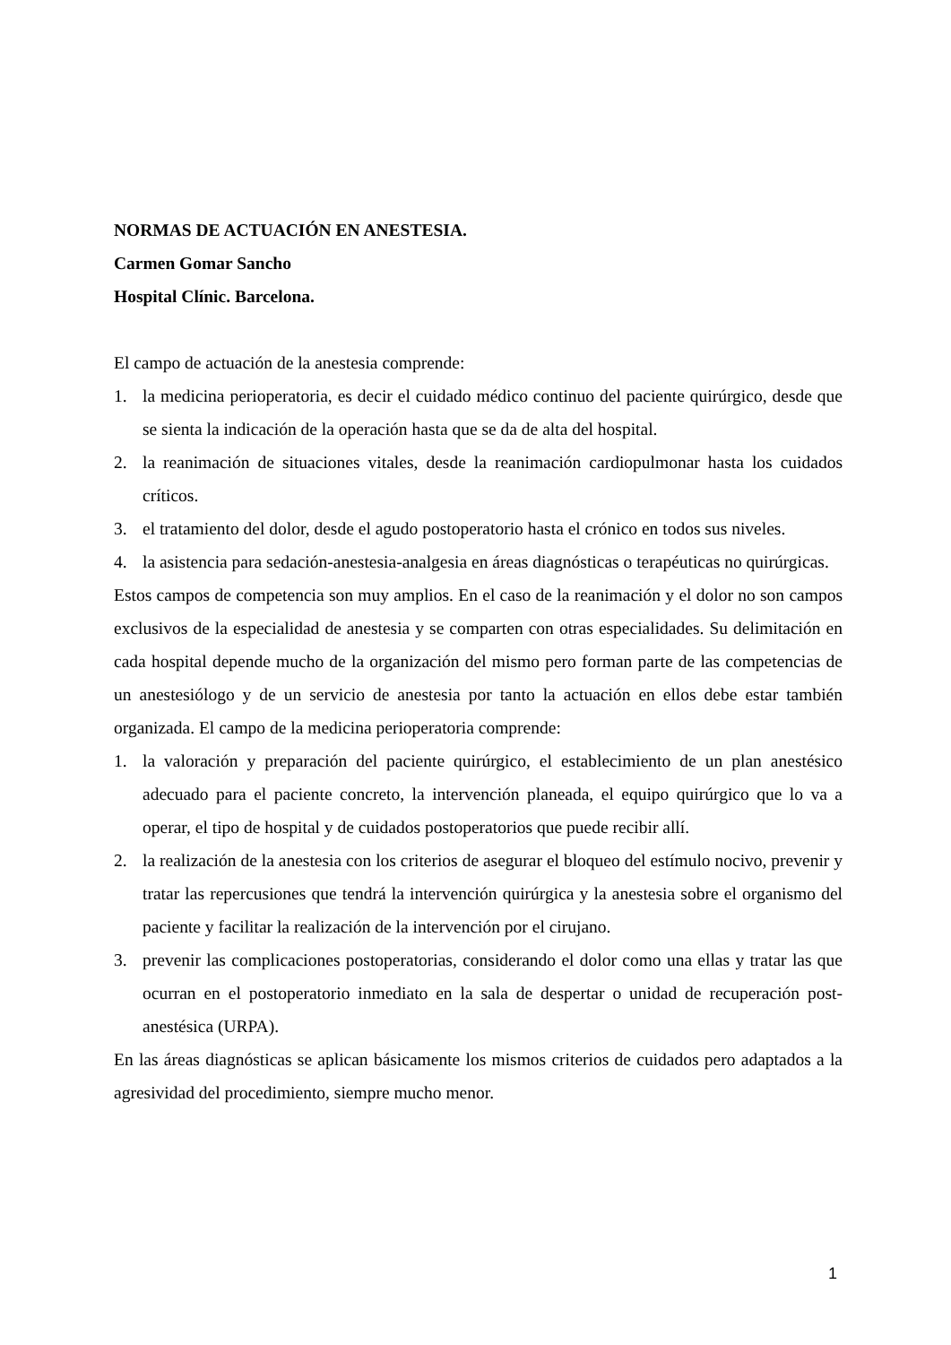NORMAS DE ACTUACIÓN EN ANESTESIA.
Carmen Gomar Sancho
Hospital Clínic. Barcelona.
El campo de actuación de la anestesia comprende:
1. la medicina perioperatoria, es decir el cuidado médico continuo del paciente quirúrgico, desde que se sienta la indicación de la operación hasta que se da de alta del hospital.
2. la reanimación de situaciones vitales, desde la reanimación cardiopulmonar hasta los cuidados críticos.
3. el tratamiento del dolor, desde el agudo postoperatorio hasta el crónico en todos sus niveles.
4. la asistencia para sedación-anestesia-analgesia en áreas diagnósticas o terapéuticas no quirúrgicas.
Estos campos de competencia son muy amplios. En el caso de la reanimación y el dolor no son campos exclusivos de la especialidad de anestesia y se comparten con otras especialidades. Su delimitación en cada hospital depende mucho de la organización del mismo pero forman parte de las competencias de un anestesiólogo y de un servicio de anestesia por tanto la actuación en ellos debe estar también organizada. El campo de la medicina perioperatoria comprende:
1. la valoración y preparación del paciente quirúrgico, el establecimiento de un plan anestésico adecuado para el paciente concreto, la intervención planeada, el equipo quirúrgico que lo va a operar, el tipo de hospital y de cuidados postoperatorios que puede recibir allí.
2. la realización de la anestesia con los criterios de asegurar el bloqueo del estímulo nocivo, prevenir y tratar las repercusiones que tendrá la intervención quirúrgica y la anestesia sobre el organismo del paciente y facilitar la realización de la intervención por el cirujano.
3. prevenir las complicaciones postoperatorias, considerando el dolor como una ellas y tratar las que ocurran en el postoperatorio inmediato en la sala de despertar o unidad de recuperación post-anestésica (URPA).
En las áreas diagnósticas se aplican básicamente los mismos criterios de cuidados pero adaptados a la agresividad del procedimiento, siempre mucho menor.
1